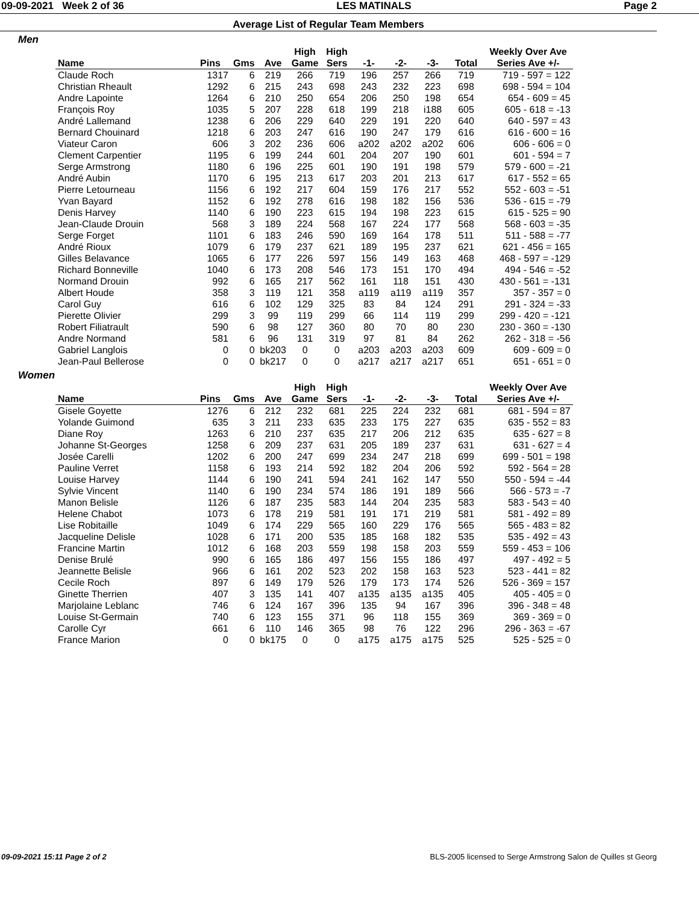09-09-2021 Week 2 of 36 LES MATINALS Page 2
Average List of Regular Team Members
Men
| | | | | High | High | | | | | Weekly Over Ave |
| --- | --- | --- | --- | --- | --- | --- | --- | --- | --- | --- |
| Name | Pins | Gms | Ave | Game | Sers | -1- | -2- | -3- | Total | Series Ave +/- |
| Claude Roch | 1317 | 6 | 219 | 266 | 719 | 196 | 257 | 266 | 719 | 719 - 597 = 122 |
| Christian Rheault | 1292 | 6 | 215 | 243 | 698 | 243 | 232 | 223 | 698 | 698 - 594 = 104 |
| Andre Lapointe | 1264 | 6 | 210 | 250 | 654 | 206 | 250 | 198 | 654 | 654 - 609 = 45 |
| François Roy | 1035 | 5 | 207 | 228 | 618 | 199 | 218 | i188 | 605 | 605 - 618 = -13 |
| André Lallemand | 1238 | 6 | 206 | 229 | 640 | 229 | 191 | 220 | 640 | 640 - 597 = 43 |
| Bernard Chouinard | 1218 | 6 | 203 | 247 | 616 | 190 | 247 | 179 | 616 | 616 - 600 = 16 |
| Viateur Caron | 606 | 3 | 202 | 236 | 606 | a202 | a202 | a202 | 606 | 606 - 606 = 0 |
| Clement Carpentier | 1195 | 6 | 199 | 244 | 601 | 204 | 207 | 190 | 601 | 601 - 594 = 7 |
| Serge Armstrong | 1180 | 6 | 196 | 225 | 601 | 190 | 191 | 198 | 579 | 579 - 600 = -21 |
| André Aubin | 1170 | 6 | 195 | 213 | 617 | 203 | 201 | 213 | 617 | 617 - 552 = 65 |
| Pierre Letourneau | 1156 | 6 | 192 | 217 | 604 | 159 | 176 | 217 | 552 | 552 - 603 = -51 |
| Yvan Bayard | 1152 | 6 | 192 | 278 | 616 | 198 | 182 | 156 | 536 | 536 - 615 = -79 |
| Denis Harvey | 1140 | 6 | 190 | 223 | 615 | 194 | 198 | 223 | 615 | 615 - 525 = 90 |
| Jean-Claude Drouin | 568 | 3 | 189 | 224 | 568 | 167 | 224 | 177 | 568 | 568 - 603 = -35 |
| Serge Forget | 1101 | 6 | 183 | 246 | 590 | 169 | 164 | 178 | 511 | 511 - 588 = -77 |
| André Rioux | 1079 | 6 | 179 | 237 | 621 | 189 | 195 | 237 | 621 | 621 - 456 = 165 |
| Gilles Belavance | 1065 | 6 | 177 | 226 | 597 | 156 | 149 | 163 | 468 | 468 - 597 = -129 |
| Richard Bonneville | 1040 | 6 | 173 | 208 | 546 | 173 | 151 | 170 | 494 | 494 - 546 = -52 |
| Normand Drouin | 992 | 6 | 165 | 217 | 562 | 161 | 118 | 151 | 430 | 430 - 561 = -131 |
| Albert Houde | 358 | 3 | 119 | 121 | 358 | a119 | a119 | a119 | 357 | 357 - 357 = 0 |
| Carol Guy | 616 | 6 | 102 | 129 | 325 | 83 | 84 | 124 | 291 | 291 - 324 = -33 |
| Pierette Olivier | 299 | 3 | 99 | 119 | 299 | 66 | 114 | 119 | 299 | 299 - 420 = -121 |
| Robert Filiatrault | 590 | 6 | 98 | 127 | 360 | 80 | 70 | 80 | 230 | 230 - 360 = -130 |
| Andre Normand | 581 | 6 | 96 | 131 | 319 | 97 | 81 | 84 | 262 | 262 - 318 = -56 |
| Gabriel Langlois | 0 | 0 | bk203 | 0 | 0 | a203 | a203 | a203 | 609 | 609 - 609 = 0 |
| Jean-Paul Bellerose | 0 | 0 | bk217 | 0 | 0 | a217 | a217 | a217 | 651 | 651 - 651 = 0 |
Women
| | | | | High | High | | | | | Weekly Over Ave |
| --- | --- | --- | --- | --- | --- | --- | --- | --- | --- | --- |
| Name | Pins | Gms | Ave | Game | Sers | -1- | -2- | -3- | Total | Series Ave +/- |
| Gisele Goyette | 1276 | 6 | 212 | 232 | 681 | 225 | 224 | 232 | 681 | 681 - 594 = 87 |
| Yolande Guimond | 635 | 3 | 211 | 233 | 635 | 233 | 175 | 227 | 635 | 635 - 552 = 83 |
| Diane Roy | 1263 | 6 | 210 | 237 | 635 | 217 | 206 | 212 | 635 | 635 - 627 = 8 |
| Johanne St-Georges | 1258 | 6 | 209 | 237 | 631 | 205 | 189 | 237 | 631 | 631 - 627 = 4 |
| Josée Carelli | 1202 | 6 | 200 | 247 | 699 | 234 | 247 | 218 | 699 | 699 - 501 = 198 |
| Pauline Verret | 1158 | 6 | 193 | 214 | 592 | 182 | 204 | 206 | 592 | 592 - 564 = 28 |
| Louise Harvey | 1144 | 6 | 190 | 241 | 594 | 241 | 162 | 147 | 550 | 550 - 594 = -44 |
| Sylvie Vincent | 1140 | 6 | 190 | 234 | 574 | 186 | 191 | 189 | 566 | 566 - 573 = -7 |
| Manon Belisle | 1126 | 6 | 187 | 235 | 583 | 144 | 204 | 235 | 583 | 583 - 543 = 40 |
| Helene Chabot | 1073 | 6 | 178 | 219 | 581 | 191 | 171 | 219 | 581 | 581 - 492 = 89 |
| Lise Robitaille | 1049 | 6 | 174 | 229 | 565 | 160 | 229 | 176 | 565 | 565 - 483 = 82 |
| Jacqueline Delisle | 1028 | 6 | 171 | 200 | 535 | 185 | 168 | 182 | 535 | 535 - 492 = 43 |
| Francine Martin | 1012 | 6 | 168 | 203 | 559 | 198 | 158 | 203 | 559 | 559 - 453 = 106 |
| Denise Brulé | 990 | 6 | 165 | 186 | 497 | 156 | 155 | 186 | 497 | 497 - 492 = 5 |
| Jeannette Belisle | 966 | 6 | 161 | 202 | 523 | 202 | 158 | 163 | 523 | 523 - 441 = 82 |
| Cecile Roch | 897 | 6 | 149 | 179 | 526 | 179 | 173 | 174 | 526 | 526 - 369 = 157 |
| Ginette Therrien | 407 | 3 | 135 | 141 | 407 | a135 | a135 | a135 | 405 | 405 - 405 = 0 |
| Marjolaine Leblanc | 746 | 6 | 124 | 167 | 396 | 135 | 94 | 167 | 396 | 396 - 348 = 48 |
| Louise St-Germain | 740 | 6 | 123 | 155 | 371 | 96 | 118 | 155 | 369 | 369 - 369 = 0 |
| Carolle Cyr | 661 | 6 | 110 | 146 | 365 | 98 | 76 | 122 | 296 | 296 - 363 = -67 |
| France Marion | 0 | 0 | bk175 | 0 | 0 | a175 | a175 | a175 | 525 | 525 - 525 = 0 |
09-09-2021 15:11 Page 2 of 2 BLS-2005 licensed to Serge Armstrong Salon de Quilles st Georg